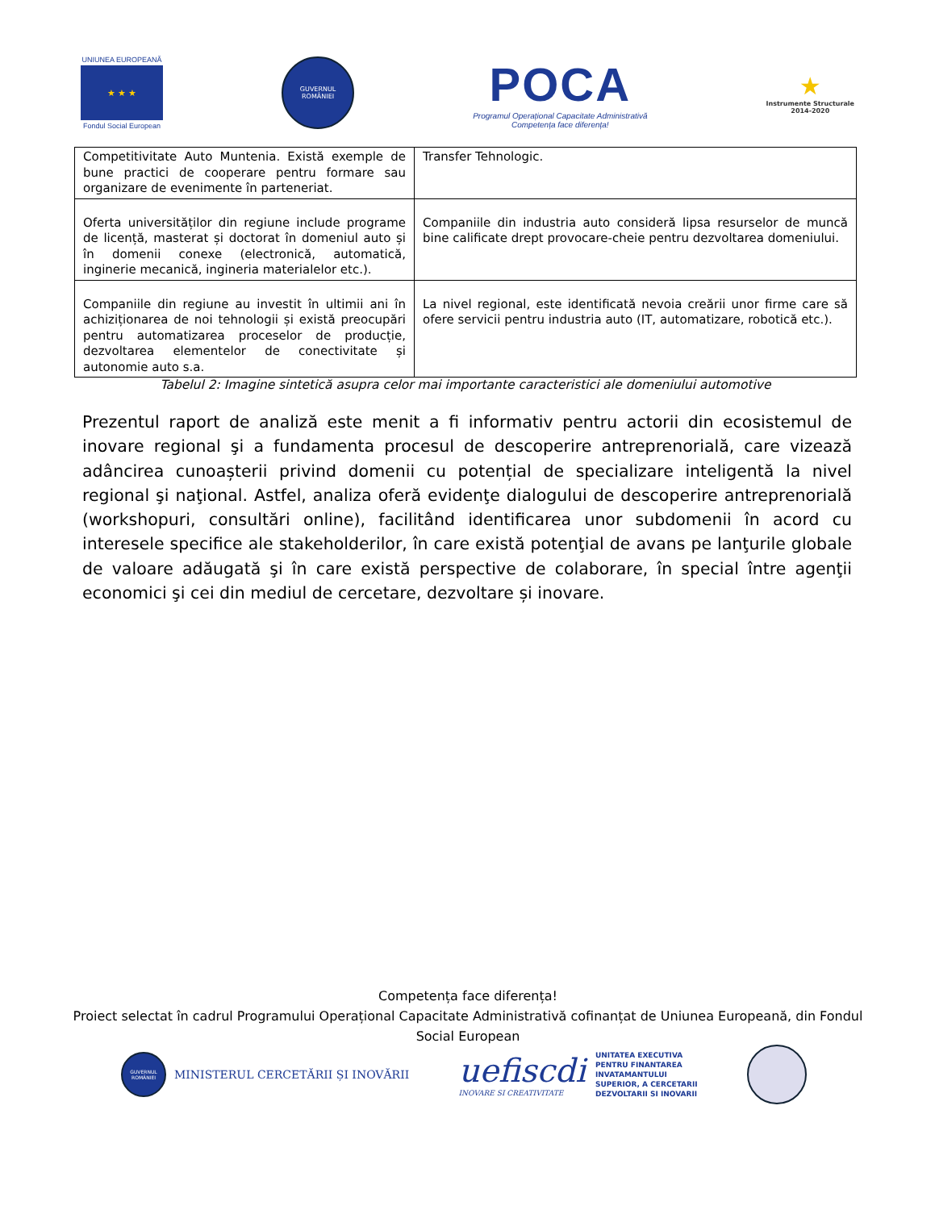UNIUNEA EUROPEANĂ
★ ★ ★
Fondul Social European
GUVERNUL
ROMÂNIEI
POCA
Programul Operațional Capacitate Administrativă
Competența face diferența!
★
Instrumente Structurale
2014-2020
| Competitivitate Auto Muntenia. Există exemple de bune practici de cooperare pentru formare sau organizare de evenimente în parteneriat. | Transfer Tehnologic. |
| Oferta universităților din regiune include programe de licență, masterat și doctorat în domeniul auto și în domenii conexe (electronică, automatică, inginerie mecanică, ingineria materialelor etc.). | Companiile din industria auto consideră lipsa resurselor de muncă bine calificate drept provocare-cheie pentru dezvoltarea domeniului. |
| Companiile din regiune au investit în ultimii ani în achiziționarea de noi tehnologii și există preocupări pentru automatizarea proceselor de producție, dezvoltarea elementelor de conectivitate și autonomie auto s.a. | La nivel regional, este identificată nevoia creării unor firme care să ofere servicii pentru industria auto (IT, automatizare, robotică etc.). |
Tabelul 2: Imagine sintetică asupra celor mai importante caracteristici ale domeniului automotive
Prezentul raport de analiză este menit a fi informativ pentru actorii din ecosistemul de inovare regional şi a fundamenta procesul de descoperire antreprenorială, care vizează adâncirea cunoașterii privind domenii cu potențial de specializare inteligentă la nivel regional şi naţional. Astfel, analiza oferă evidenţe dialogului de descoperire antreprenorială (workshopuri, consultări online), facilitând identificarea unor subdomenii în acord cu interesele specifice ale stakeholderilor, în care există potenţial de avans pe lanţurile globale de valoare adăugată şi în care există perspective de colaborare, în special între agenţii economici şi cei din mediul de cercetare, dezvoltare și inovare.
Competența face diferența!
Proiect selectat în cadrul Programului Operațional Capacitate Administrativă cofinanțat de Uniunea Europeană, din Fondul Social European
GUVERNUL
ROMÂNIEI
MINISTERUL CERCETĂRII ȘI INOVĂRII
uefiscdi
INOVARE SI CREATIVITATE
UNITATEA EXECUTIVA
PENTRU FINANTAREA
INVATAMANTULUI
SUPERIOR, A CERCETARII
DEZVOLTARII SI INOVARII